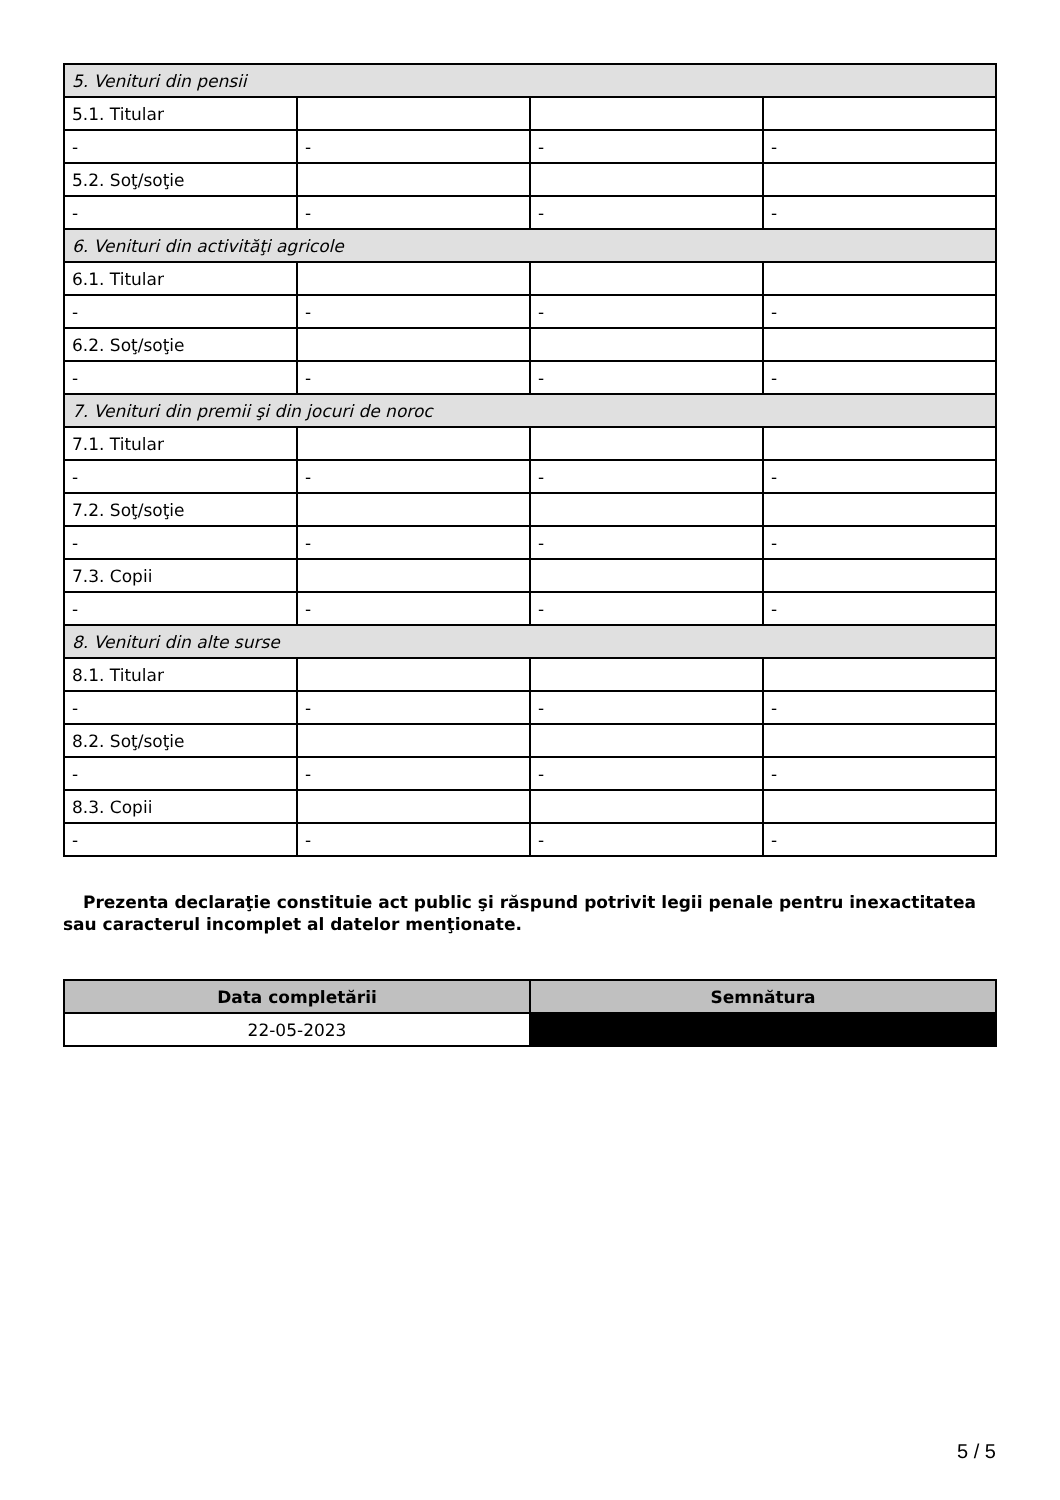| 5. Venituri din pensii | | | |
| 5.1. Titular | | | |
| - | - | - | - |
| 5.2. Soţ/soţie | | | |
| - | - | - | - |
| 6. Venituri din activităţi agricole | | | |
| 6.1. Titular | | | |
| - | - | - | - |
| 6.2. Soţ/soţie | | | |
| - | - | - | - |
| 7. Venituri din premii şi din jocuri de noroc | | | |
| 7.1. Titular | | | |
| - | - | - | - |
| 7.2. Soţ/soţie | | | |
| - | - | - | - |
| 7.3. Copii | | | |
| - | - | - | - |
| 8. Venituri din alte surse | | | |
| 8.1. Titular | | | |
| - | - | - | - |
| 8.2. Soţ/soţie | | | |
| - | - | - | - |
| 8.3. Copii | | | |
| - | - | - | - |
Prezenta declaraţie constituie act public şi răspund potrivit legii penale pentru inexactitatea sau caracterul incomplet al datelor menţionate.
| Data completării | Semnătura |
| --- | --- |
| 22-05-2023 | |
5 / 5